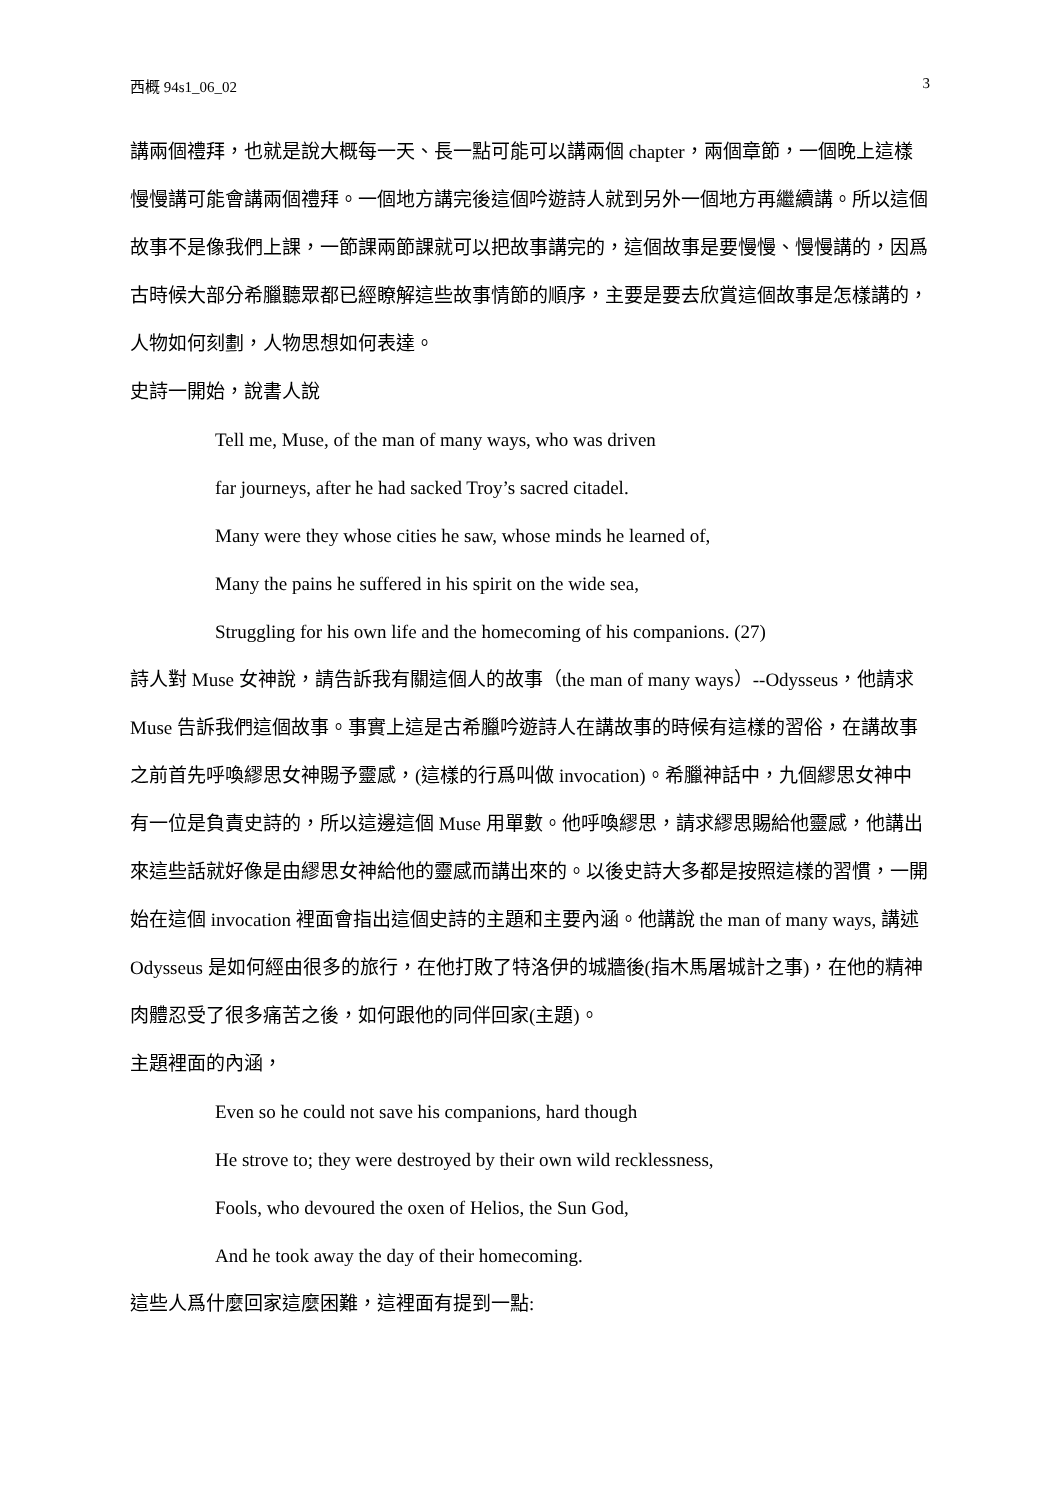西概 94s1_06_02 3
講兩個禮拜，也就是說大概每一天、長一點可能可以講兩個 chapter，兩個章節，一個晚上這樣慢慢講可能會講兩個禮拜。一個地方講完後這個吟遊詩人就到另外一個地方再繼續講。所以這個故事不是像我們上課，一節課兩節課就可以把故事講完的，這個故事是要慢慢、慢慢講的，因爲古時候大部分希臘聽眾都已經瞭解這些故事情節的順序，主要是要去欣賞這個故事是怎樣講的，人物如何刻劃，人物思想如何表達。
史詩一開始，說書人說
Tell me, Muse, of the man of many ways, who was driven
far journeys, after he had sacked Troy’s sacred citadel.
Many were they whose cities he saw, whose minds he learned of,
Many the pains he suffered in his spirit on the wide sea,
Struggling for his own life and the homecoming of his companions. (27)
詩人對 Muse 女神說，請告訴我有關這個人的故事（the man of many ways）--Odysseus，他請求 Muse 告訴我們這個故事。事實上這是古希臘吟遊詩人在講故事的時候有這樣的習俗，在講故事之前首先呼喚繆思女神賜予靈感，(這樣的行爲叫做 invocation)。希臘神話中，九個繆思女神中有一位是負責史詩的，所以這邊這個 Muse 用單數。他呼喚繆思，請求繆思賜給他靈感，他講出來這些話就好像是由繆思女神給他的靈感而講出來的。以後史詩大多都是按照這樣的習慣，一開始在這個 invocation 裡面會指出這個史詩的主題和主要內涵。他講說 the man of many ways, 講述 Odysseus 是如何經由很多的旅行，在他打敗了特洛伊的城牆後(指木馬屠城計之事)，在他的精神肉體忍受了很多痛苦之後，如何跟他的同伴回家(主題)。
主題裡面的內涵，
Even so he could not save his companions, hard though
He strove to; they were destroyed by their own wild recklessness,
Fools, who devoured the oxen of Helios, the Sun God,
And he took away the day of their homecoming.
這些人爲什麼回家這麼困難，這裡面有提到一點: